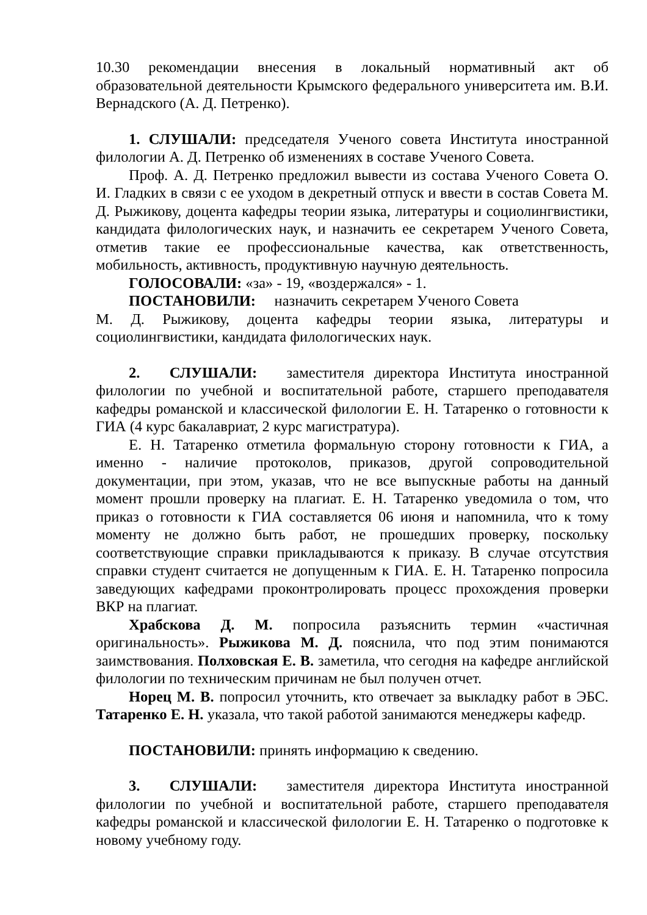10.30 рекомендации внесения в локальный нормативный акт об образовательной деятельности Крымского федерального университета им. В.И. Вернадского (А. Д. Петренко).
1. СЛУШАЛИ: председателя Ученого совета Института иностранной филологии А. Д. Петренко об изменениях в составе Ученого Совета.
Проф. А. Д. Петренко предложил вывести из состава Ученого Совета О. И. Гладких в связи с ее уходом в декретный отпуск и ввести в состав Совета М. Д. Рыжикову, доцента кафедры теории языка, литературы и социолингвистики, кандидата филологических наук, и назначить ее секретарем Ученого Совета, отметив такие ее профессиональные качества, как ответственность, мобильность, активность, продуктивную научную деятельность.
ГОЛОСОВАЛИ: «за» - 19, «воздержался» - 1.
ПОСТАНОВИЛИ: назначить секретарем Ученого Совета
М. Д. Рыжикову, доцента кафедры теории языка, литературы и социолингвистики, кандидата филологических наук.
2. СЛУШАЛИ: заместителя директора Института иностранной филологии по учебной и воспитательной работе, старшего преподавателя кафедры романской и классической филологии Е. Н. Татаренко о готовности к ГИА (4 курс бакалавриат, 2 курс магистратура).
Е. Н. Татаренко отметила формальную сторону готовности к ГИА, а именно - наличие протоколов, приказов, другой сопроводительной документации, при этом, указав, что не все выпускные работы на данный момент прошли проверку на плагиат. Е. Н. Татаренко уведомила о том, что приказ о готовности к ГИА составляется 06 июня и напомнила, что к тому моменту не должно быть работ, не прошедших проверку, поскольку соответствующие справки прикладываются к приказу. В случае отсутствия справки студент считается не допущенным к ГИА. Е. Н. Татаренко попросила заведующих кафедрами проконтролировать процесс прохождения проверки ВКР на плагиат.
Храбскова Д. М. попросила разъяснить термин «частичная оригинальность». Рыжикова М. Д. пояснила, что под этим понимаются заимствования. Полховская Е. В. заметила, что сегодня на кафедре английской филологии по техническим причинам не был получен отчет.
Норец М. В. попросил уточнить, кто отвечает за выкладку работ в ЭБС. Татаренко Е. Н. указала, что такой работой занимаются менеджеры кафедр.
ПОСТАНОВИЛИ: принять информацию к сведению.
3. СЛУШАЛИ: заместителя директора Института иностранной филологии по учебной и воспитательной работе, старшего преподавателя кафедры романской и классической филологии Е. Н. Татаренко о подготовке к новому учебному году.